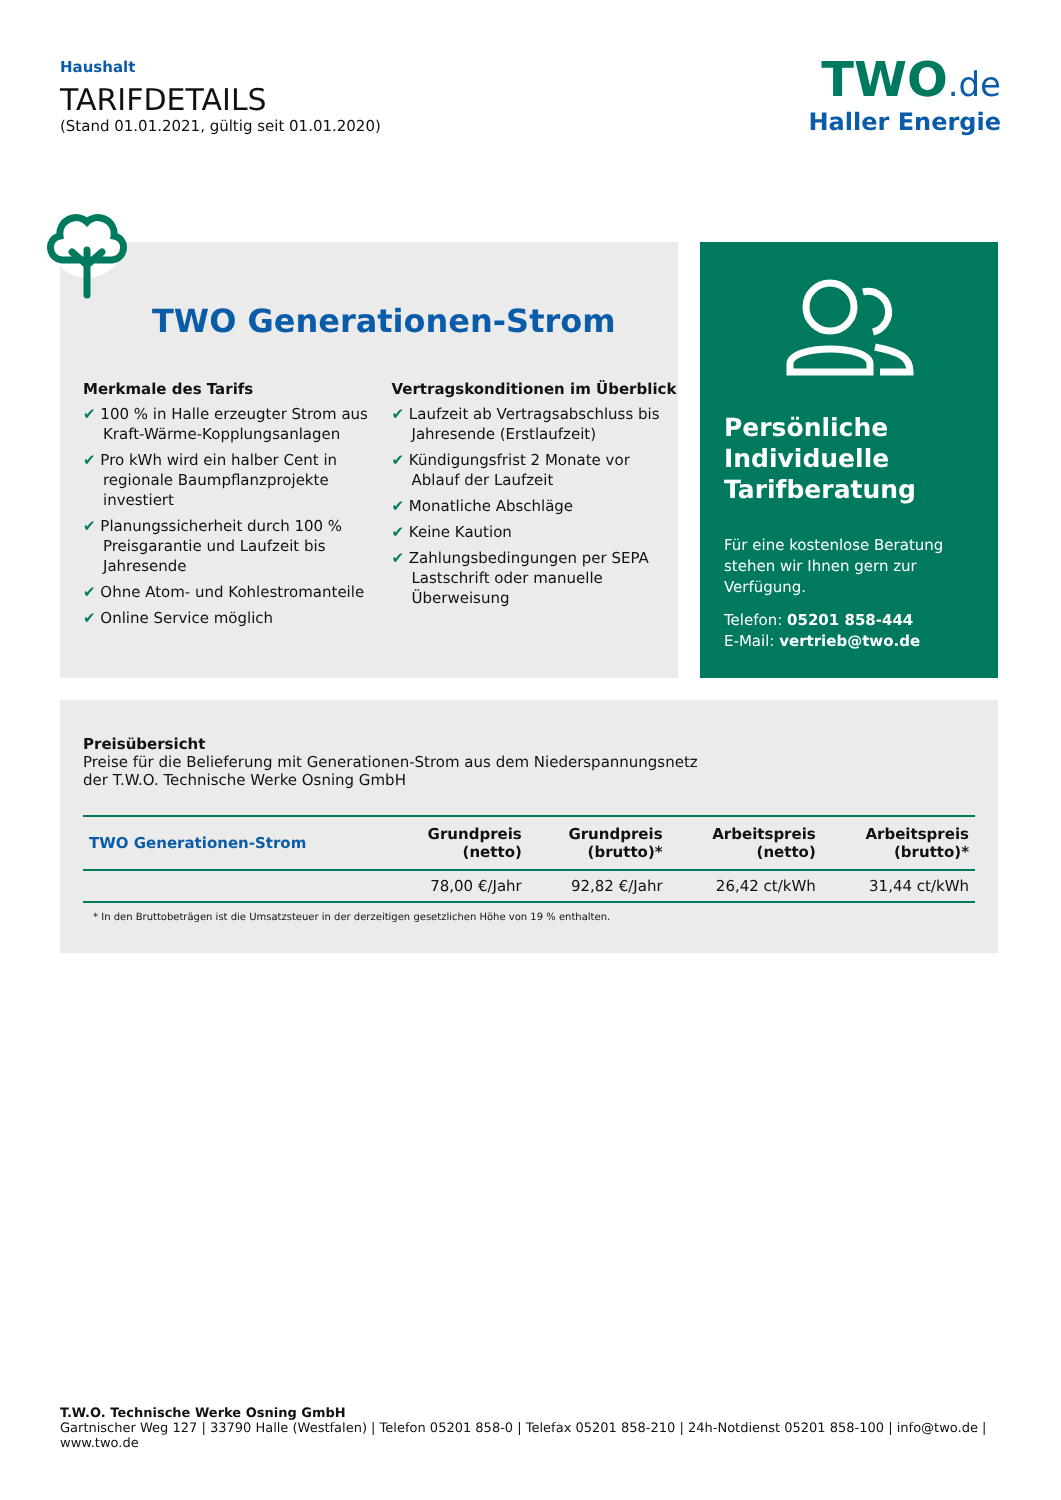Haushalt
TARIFDETAILS
(Stand 01.01.2021, gültig seit 01.01.2020)
TWO.de
Haller Energie
TWO Generationen-Strom
Merkmale des Tarifs
✔ 100 % in Halle erzeugter Strom aus Kraft-Wärme-Kopplungsanlagen
✔ Pro kWh wird ein halber Cent in regionale Baumpflanzprojekte investiert
✔ Planungssicherheit durch 100 % Preisgarantie und Laufzeit bis Jahresende
✔ Ohne Atom- und Kohlestromanteile
✔ Online Service möglich
Vertragskonditionen im Überblick
✔ Laufzeit ab Vertragsabschluss bis Jahresende (Erstlaufzeit)
✔ Kündigungsfrist 2 Monate vor Ablauf der Laufzeit
✔ Monatliche Abschläge
✔ Keine Kaution
✔ Zahlungsbedingungen per SEPA Lastschrift oder manuelle Überweisung
Persönliche Individuelle Tarifberatung
Für eine kostenlose Beratung stehen wir Ihnen gern zur Verfügung.
Telefon: 05201 858-444
E-Mail: vertrieb@two.de
Preisübersicht
Preise für die Belieferung mit Generationen-Strom aus dem Niederspannungsnetz
der T.W.O. Technische Werke Osning GmbH
| TWO Generationen-Strom | Grundpreis (netto) | Grundpreis (brutto)* | Arbeitspreis (netto) | Arbeitspreis (brutto)* |
| --- | --- | --- | --- | --- |
| | 78,00 €/Jahr | 92,82 €/Jahr | 26,42 ct/kWh | 31,44 ct/kWh |
* In den Bruttobeträgen ist die Umsatzsteuer in der derzeitigen gesetzlichen Höhe von 19 % enthalten.
T.W.O. Technische Werke Osning GmbH
Gartnischer Weg 127 | 33790 Halle (Westfalen) | Telefon 05201 858-0 | Telefax 05201 858-210 | 24h-Notdienst 05201 858-100 | info@two.de | www.two.de